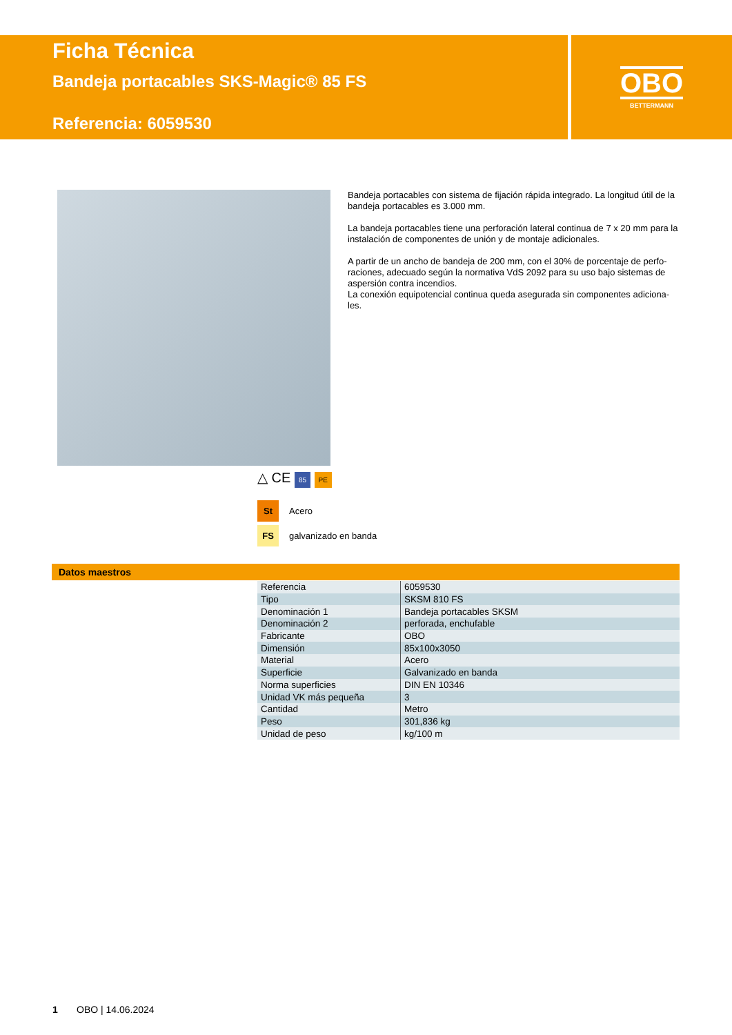Ficha Técnica
Bandeja portacables SKS-Magic® 85 FS
Referencia: 6059530
OBO
BETTERMANN
Bandeja portacables con sistema de fijación rápida integrado. La longitud útil de la bandeja portacables es 3.000 mm.
La bandeja portacables tiene una perforación lateral continua de 7 x 20 mm para la instalación de componentes de unión y de montaje adicionales.
A partir de un ancho de bandeja de 200 mm, con el 30% de porcentaje de perfo-raciones, adecuado según la normativa VdS 2092 para su uso bajo sistemas de aspersión contra incendios.
La conexión equipotencial continua queda asegurada sin componentes adiciona-les.
△ CE 85 PE
St Acero
FS galvanizado en banda
Datos maestros
| Referencia | 6059530 |
| Tipo | SKSM 810 FS |
| Denominación 1 | Bandeja portacables SKSM |
| Denominación 2 | perforada, enchufable |
| Fabricante | OBO |
| Dimensión | 85x100x3050 |
| Material | Acero |
| Superficie | Galvanizado en banda |
| Norma superficies | DIN EN 10346 |
| Unidad VK más pequeña | 3 |
| Cantidad | Metro |
| Peso | 301,836 kg |
| Unidad de peso | kg/100 m |
1 OBO | 14.06.2024